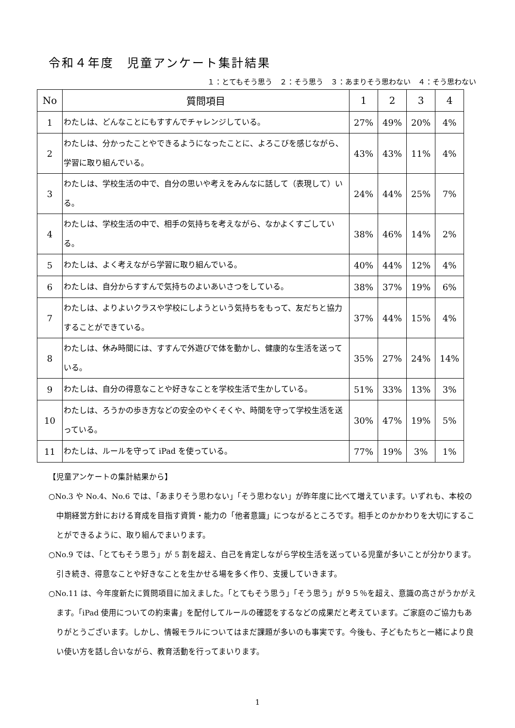令和４年度　児童アンケート集計結果
１：とてもそう思う　２：そう思う　３：あまりそう思わない　４：そう思わない
| No | 質問項目 | 1 | 2 | 3 | 4 |
| --- | --- | --- | --- | --- | --- |
| 1 | わたしは、どんなことにもすすんでチャレンジしている。 | 27% | 49% | 20% | 4% |
| 2 | わたしは、分かったことやできるようになったことに、よろこびを感じながら、学習に取り組んでいる。 | 43% | 43% | 11% | 4% |
| 3 | わたしは、学校生活の中で、自分の思いや考えをみんなに話して（表現して）いる。 | 24% | 44% | 25% | 7% |
| 4 | わたしは、学校生活の中で、相手の気持ちを考えながら、なかよくすごしている。 | 38% | 46% | 14% | 2% |
| 5 | わたしは、よく考えながら学習に取り組んでいる。 | 40% | 44% | 12% | 4% |
| 6 | わたしは、自分からすすんで気持ちのよいあいさつをしている。 | 38% | 37% | 19% | 6% |
| 7 | わたしは、よりよいクラスや学校にしようという気持ちをもって、友だちと協力することができている。 | 37% | 44% | 15% | 4% |
| 8 | わたしは、休み時間には、すすんで外遊びで体を動かし、健康的な生活を送っている。 | 35% | 27% | 24% | 14% |
| 9 | わたしは、自分の得意なことや好きなことを学校生活で生かしている。 | 51% | 33% | 13% | 3% |
| 10 | わたしは、ろうかの歩き方などの安全のやくそくや、時間を守って学校生活を送っている。 | 30% | 47% | 19% | 5% |
| 11 | わたしは、ルールを守って iPad を使っている。 | 77% | 19% | 3% | 1% |
【児童アンケートの集計結果から】
○No.3 や No.4、No.6 では、「あまりそう思わない」「そう思わない」が昨年度に比べて増えています。いずれも、本校の中期経営方針における育成を目指す資質・能力の「他者意識」につながるところです。相手とのかかわりを大切にすることができるように、取り組んでまいります。
○No.9 では、「とてもそう思う」が 5 割を超え、自己を肯定しながら学校生活を送っている児童が多いことが分かります。引き続き、得意なことや好きなことを生かせる場を多く作り、支援していきます。
○No.11 は、今年度新たに質問項目に加えました。「とてもそう思う」「そう思う」が９５％を超え、意識の高さがうかがえます。「iPad 使用についての約束書」を配付してルールの確認をするなどの成果だと考えています。ご家庭のご協力もありがとうございます。しかし、情報モラルについてはまだ課題が多いのも事実です。今後も、子どもたちと一緒により良い使い方を話し合いながら、教育活動を行ってまいります。
1